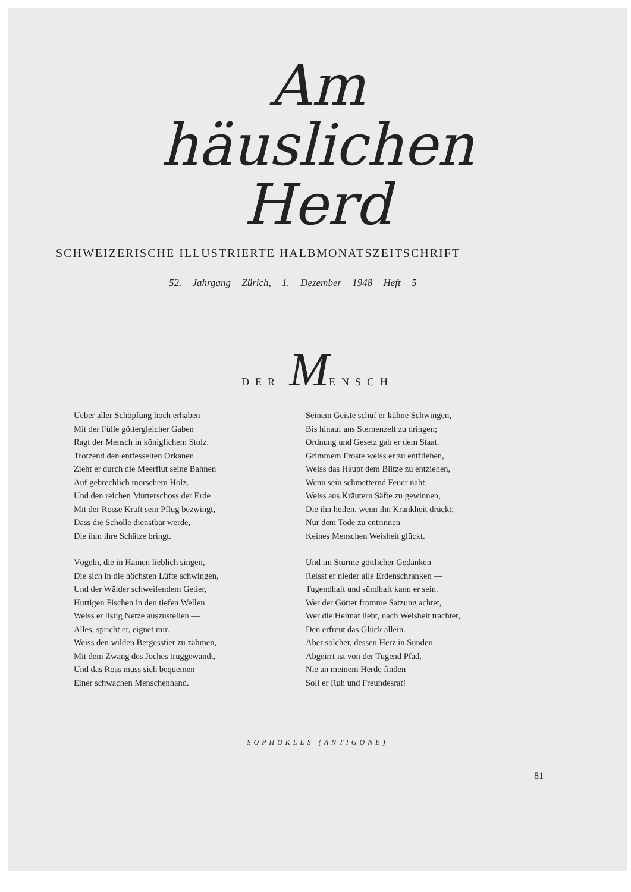Am
häuslichen
Herd
SCHWEIZERISCHE ILLUSTRIERTE HALBMONATSZEITSCHRIFT
52. Jahrgang Zürich, 1. Dezember 1948 Heft 5
DER MENSCH
Ueber aller Schöpfung hoch erhaben
Mit der Fülle göttergleicher Gaben
Ragt der Mensch in königlichem Stolz.
Trotzend den entfesselten Orkanen
Zieht er durch die Meerflut seine Bahnen
Auf gebrechlich morschem Holz.
Und den reichen Mutterschoss der Erde
Mit der Rosse Kraft sein Pflug bezwingt,
Dass die Scholle dienstbar werde,
Die ihm ihre Schätze bringt.
Vögeln, die in Hainen lieblich singen,
Die sich in die höchsten Lüfte schwingen,
Und der Wälder schweifendem Getier,
Hurtigen Fischen in den tiefen Wellen
Weiss er listig Netze auszustellen —
Alles, spricht er, eignet mir.
Weiss den wilden Bergesstier zu zähmen,
Mit dem Zwang des Joches truggewandt,
Und das Ross muss sich bequemen
Einer schwachen Menschenhand.
Seinem Geiste schuf er kühne Schwingen,
Bis hinauf ans Sternenzelt zu dringen;
Ordnung und Gesetz gab er dem Staat.
Grimmem Froste weiss er zu entfliehen,
Weiss das Haupt dem Blitze zu entziehen,
Wenn sein schmetternd Feuer naht.
Weiss aus Kräutern Säfte zu gewinnen,
Die ihn heilen, wenn ihn Krankheit drückt;
Nur dem Tode zu entrinnen
Keines Menschen Weisheit glückt.
Und im Sturme göttlicher Gedanken
Reisst er nieder alle Erdenschranken —
Tugendhaft und sündhaft kann er sein.
Wer der Götter fromme Satzung achtet,
Wer die Heimat liebt, nach Weisheit trachtet,
Den erfreut das Glück allein.
Aber solcher, dessen Herz in Sünden
Abgeirrt ist von der Tugend Pfad,
Nie an meinem Herde finden
Soll er Ruh und Freundesrat!
SOPHOKLES (ANTIGONE)
81